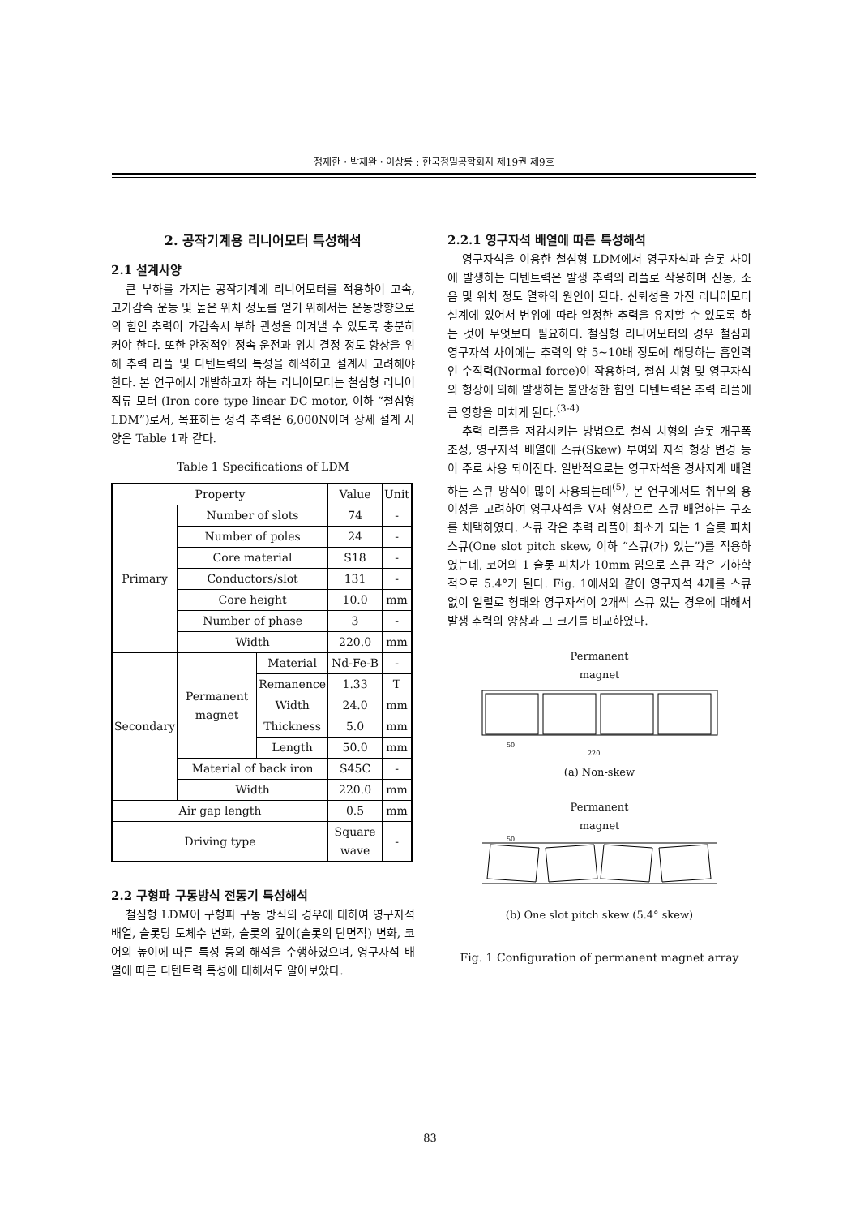정재한 · 박재완 · 이상룡 : 한국정밀공학회지 제19권 제9호
2. 공작기계용 리니어모터 특성해석
2.1 설계사양
큰 부하를 가지는 공작기계에 리니어모터를 적용하여 고속, 고가감속 운동 및 높은 위치 정도를 얻기 위해서는 운동방향으로의 힘인 추력이 가감속시 부하 관성을 이겨낼 수 있도록 충분히 커야 한다. 또한 안정적인 정속 운전과 위치 결정 정도 향상을 위해 추력 리플 및 디텐트력의 특성을 해석하고 설계시 고려해야 한다. 본 연구에서 개발하고자 하는 리니어모터는 철심형 리니어 직류 모터 (Iron core type linear DC motor, 이하 “철심형 LDM”)로서, 목표하는 정격 추력은 6,000N이며 상세 설계 사양은 Table 1과 같다.
Table 1 Specifications of LDM
| Property | | | Value | Unit |
| --- | --- | --- | --- | --- |
| Primary | Number of slots | | 74 | - |
| | Number of poles | | 24 | - |
| | Core material | | S18 | - |
| | Conductors/slot | | 131 | - |
| | Core height | | 10.0 | mm |
| | Number of phase | | 3 | - |
| | Width | | 220.0 | mm |
| Secondary | Permanent magnet | Material | Nd-Fe-B | - |
| | | Remanence | 1.33 | T |
| | | Width | 24.0 | mm |
| | | Thickness | 5.0 | mm |
| | | Length | 50.0 | mm |
| | Material of back iron | | S45C | - |
| | Width | | 220.0 | mm |
| Air gap length | | | 0.5 | mm |
| Driving type | | | Square wave | - |
2.2 구형파 구동방식 전동기 특성해석
철심형 LDM이 구형파 구동 방식의 경우에 대하여 영구자석 배열, 슬롯당 도체수 변화, 슬롯의 깊이(슬롯의 단면적) 변화, 코어의 높이에 따른 특성 등의 해석을 수행하였으며, 영구자석 배열에 따른 디텐트력 특성에 대해서도 알아보았다.
2.2.1 영구자석 배열에 따른 특성해석
영구자석을 이용한 철심형 LDM에서 영구자석과 슬롯 사이에 발생하는 디텐트력은 발생 추력의 리플로 작용하며 진동, 소음 및 위치 정도 열화의 원인이 된다. 신뢰성을 가진 리니어모터 설계에 있어서 변위에 따라 일정한 추력을 유지할 수 있도록 하는 것이 무엇보다 필요하다. 철심형 리니어모터의 경우 철심과 영구자석 사이에는 추력의 약 5~10배 정도에 해당하는 흡인력인 수직력(Normal force)이 작용하며, 철심 치형 및 영구자석의 형상에 의해 발생하는 불안정한 힘인 디텐트력은 추력 리플에 큰 영향을 미치게 된다.<sup>(3-4)</sup>
추력 리플을 저감시키는 방법으로 철심 치형의 슬롯 개구폭 조정, 영구자석 배열에 스큐(Skew) 부여와 자석 형상 변경 등이 주로 사용 되어진다. 일반적으로는 영구자석을 경사지게 배열하는 스큐 방식이 많이 사용되는데<sup>(5)</sup>, 본 연구에서도 취부의 용이성을 고려하여 영구자석을 V자 형상으로 스큐 배열하는 구조를 채택하였다. 스큐 각은 추력 리플이 최소가 되는 1 슬롯 피치 스큐(One slot pitch skew, 이하 “스큐(가) 있는”)를 적용하였는데, 코어의 1 슬롯 피치가 10mm 임으로 스큐 각은 기하학적으로 5.4°가 된다. Fig. 1에서와 같이 영구자석 4개를 스큐 없이 일렬로 형태와 영구자석이 2개씩 스큐 있는 경우에 대해서 발생 추력의 양상과 그 크기를 비교하였다.
Permanent
magnet
50
220
(a) Non-skew
Permanent
magnet
50
(b) One slot pitch skew (5.4° skew)
Fig. 1 Configuration of permanent magnet array
83